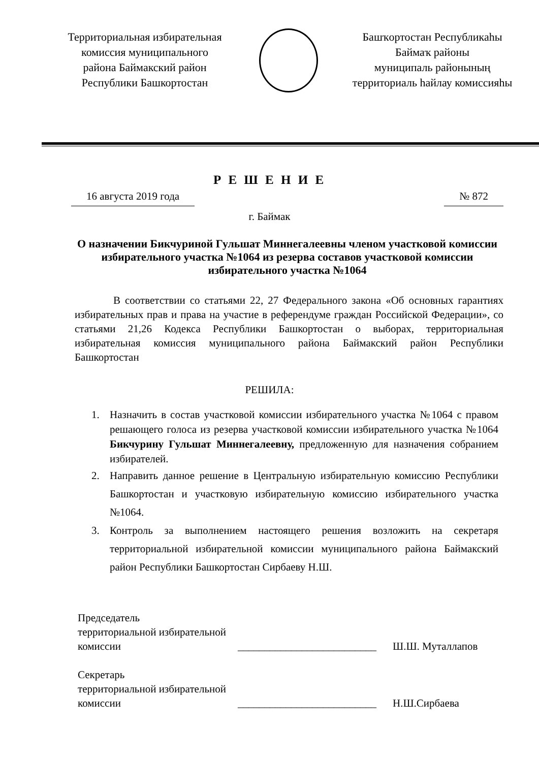Территориальная избирательная
комиссия муниципального
района Баймакский район
Республики Башкортостан
Башҡортостан Республикаһы
Баймаҡ районы
муниципаль районының
территориаль һайлау комиссияһы
Р Е Ш Е Н И Е
16 августа 2019 года № 872
г. Баймак
О назначении Бикчуриной Гульшат Миннегалеевны членом участковой комиссии избирательного участка №1064 из резерва составов участковой комиссии избирательного участка №1064
В соответствии со статьями 22, 27 Федерального закона «Об основных гарантиях избирательных прав и права на участие в референдуме граждан Российской Федерации», со статьями 21,26 Кодекса Республики Башкортостан о выборах, территориальная избирательная комиссия муниципального района Баймакский район Республики Башкортостан
РЕШИЛА:
1. Назначить в состав участковой комиссии избирательного участка №1064 с правом решающего голоса из резерва участковой комиссии избирательного участка №1064 Бикчурину Гульшат Миннегалеевну, предложенную для назначения собранием избирателей.
2. Направить данное решение в Центральную избирательную комиссию Республики Башкортостан и участковую избирательную комиссию избирательного участка №1064.
3. Контроль за выполнением настоящего решения возложить на секретаря территориальной избирательной комиссии муниципального района Баймакский район Республики Башкортостан Сирбаеву Н.Ш.
Председатель
территориальной избирательной
комиссии __________________________ Ш.Ш. Муталлапов
Секретарь
территориальной избирательной
комиссии __________________________ Н.Ш.Сирбаева